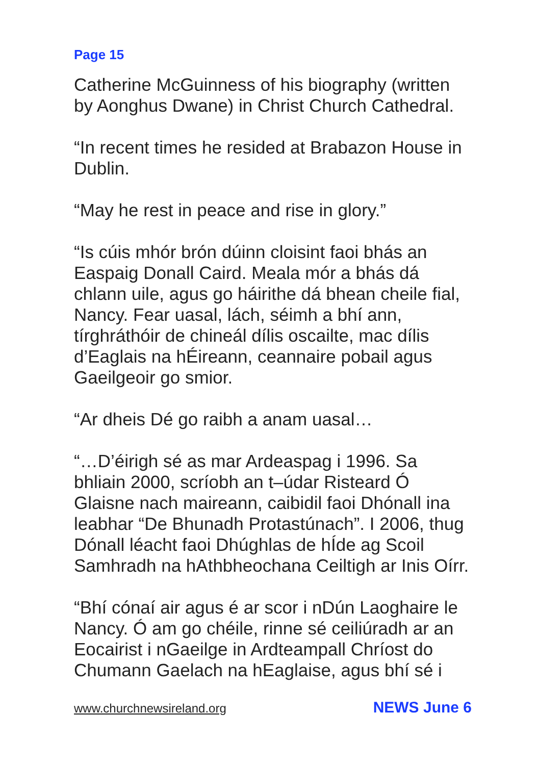Page 15
Catherine McGuinness of his biography (written by Aonghus Dwane) in Christ Church Cathedral.
“In recent times he resided at Brabazon House in Dublin.
“May he rest in peace and rise in glory.”
“Is cúis mhór brón dúinn cloisint faoi bhás an Easpaig Donall Caird. Meala mór a bhás dá chlann uile, agus go háirithe dá bhean cheile fial, Nancy. Fear uasal, lách, séimh a bhí ann, tírghráthóir de chineál dílis oscailte, mac dílis d’Eaglais na hÉireann, ceannaire pobail agus Gaeilgeoir go smior.
“Ar dheis Dé go raibh a anam uasal…
“…D’éirigh sé as mar Ardeaspag i 1996. Sa bhliain 2000, scríobh an t–údar Risteard Ó Glaisne nach maireann, caibidil faoi Dhónall ina leabhar “De Bhunadh Protastúnach”. I 2006, thug Dónall léacht faoi Dhúghlas de hÍde ag Scoil Samhradh na hAthbheochana Ceiltigh ar Inis Oírr.
“Bhí cónaí air agus é ar scor i nDún Laoghaire le Nancy. Ó am go chéile, rinne sé ceiliúradh ar an Eocairist i nGaeilge in Ardteampall Chríost do Chumann Gaelach na hEaglaise, agus bhí sé i
www.churchnewsireland.org NEWS June 6